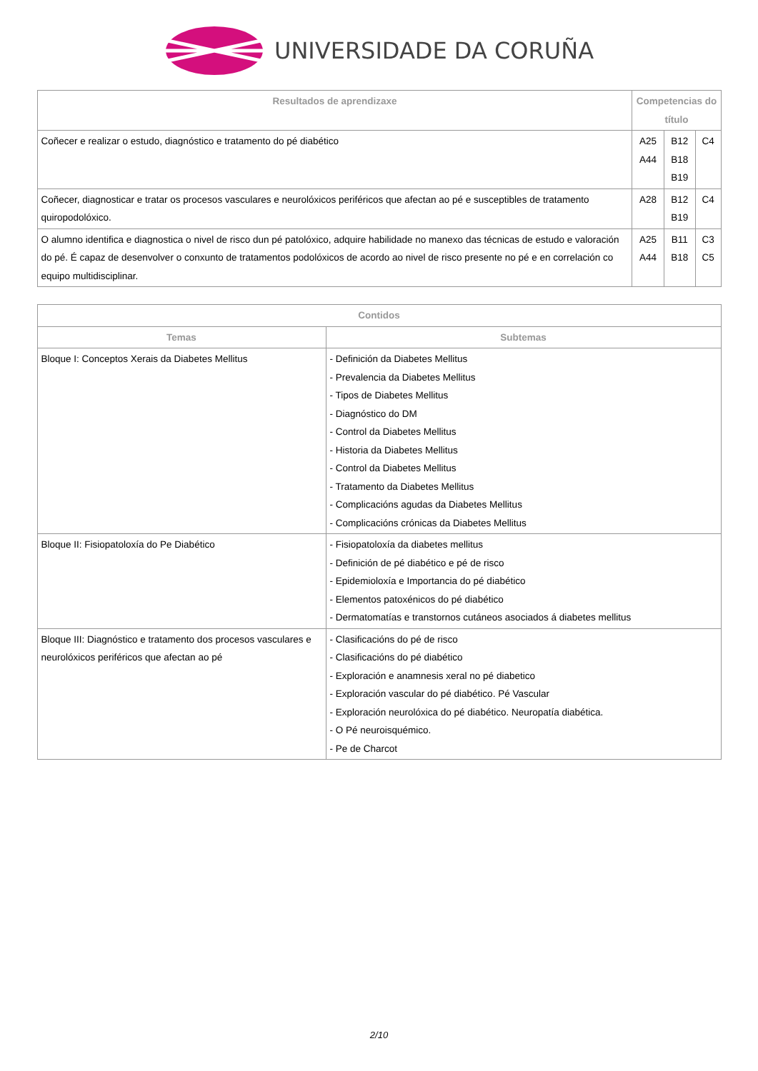UNIVERSIDADE DA CORUÑA
| Resultados de aprendizaxe | Competencias do título | | |
| --- | --- | --- | --- |
| Coñecer e realizar o estudo, diagnóstico e tratamento do pé diabético | A25 A44 | B12 B18 B19 | C4 |
| Coñecer, diagnosticar e tratar os procesos vasculares e neurolóxicos periféricos que afectan ao pé e susceptibles de tratamento quiropodolóxico. | A28 | B12 B19 | C4 |
| O alumno identifica e diagnostica o nivel de risco dun pé patolóxico, adquire habilidade no manexo das técnicas de estudo e valoración do pé. É capaz de desenvolver o conxunto de tratamentos podolóxicos de acordo ao nivel de risco presente no pé e en correlación co equipo multidisciplinar. | A25 A44 | B11 B18 | C3 C5 |
| Contidos | |
| --- | --- |
| Temas | Subtemas |
| Bloque I: Conceptos Xerais da Diabetes Mellitus | - Definición da Diabetes Mellitus - Prevalencia da Diabetes Mellitus - Tipos de Diabetes Mellitus - Diagnóstico do DM - Control da Diabetes Mellitus - Historia da Diabetes Mellitus - Control da Diabetes Mellitus - Tratamento da Diabetes Mellitus - Complicacións agudas da Diabetes Mellitus - Complicacións crónicas da Diabetes Mellitus |
| Bloque II: Fisiopatoloxía do Pe Diabético | - Fisiopatoloxía da diabetes mellitus - Definición de pé diabético e pé de risco - Epidemioloxía e Importancia do pé diabético - Elementos patoxénicos do pé diabético - Dermatomatías e transtornos cutáneos asociados á diabetes mellitus |
| Bloque III: Diagnóstico e tratamento dos procesos vasculares e neurolóxicos periféricos que afectan ao pé | - Clasificacións do pé de risco - Clasificacións do pé diabético - Exploración e anamnesis xeral no pé diabetico - Exploración vascular do pé diabético. Pé Vascular - Exploración neurolóxica do pé diabético. Neuropatía diabética. - O Pé neuroisquémico. - Pe de Charcot |
2/10